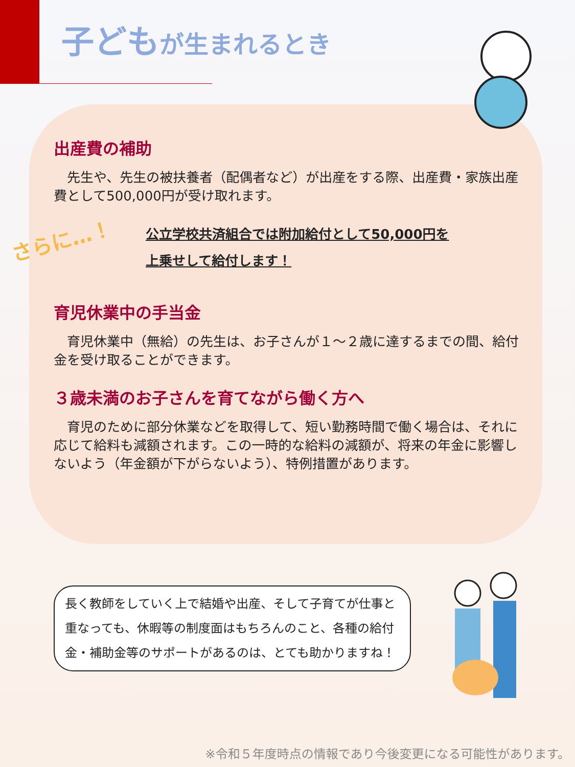子どもが生まれるとき
さらに…！
出産費の補助
　先生や、先生の被扶養者（配偶者など）が出産をする際、出産費・家族出産費として500,000円が受け取れます。
公立学校共済組合では附加給付として50,000円を
上乗せして給付します！
育児休業中の手当金
　育児休業中（無給）の先生は、お子さんが１～２歳に達するまでの間、給付金を受け取ることができます。
３歳未満のお子さんを育てながら働く方へ
　育児のために部分休業などを取得して、短い勤務時間で働く場合は、それに応じて給料も減額されます。この一時的な給料の減額が、将来の年金に影響しないよう（年金額が下がらないよう）、特例措置があります。
長く教師をしていく上で結婚や出産、そして子育てが仕事と重なっても、休暇等の制度面はもちろんのこと、各種の給付金・補助金等のサポートがあるのは、とても助かりますね！
※令和５年度時点の情報であり今後変更になる可能性があります。